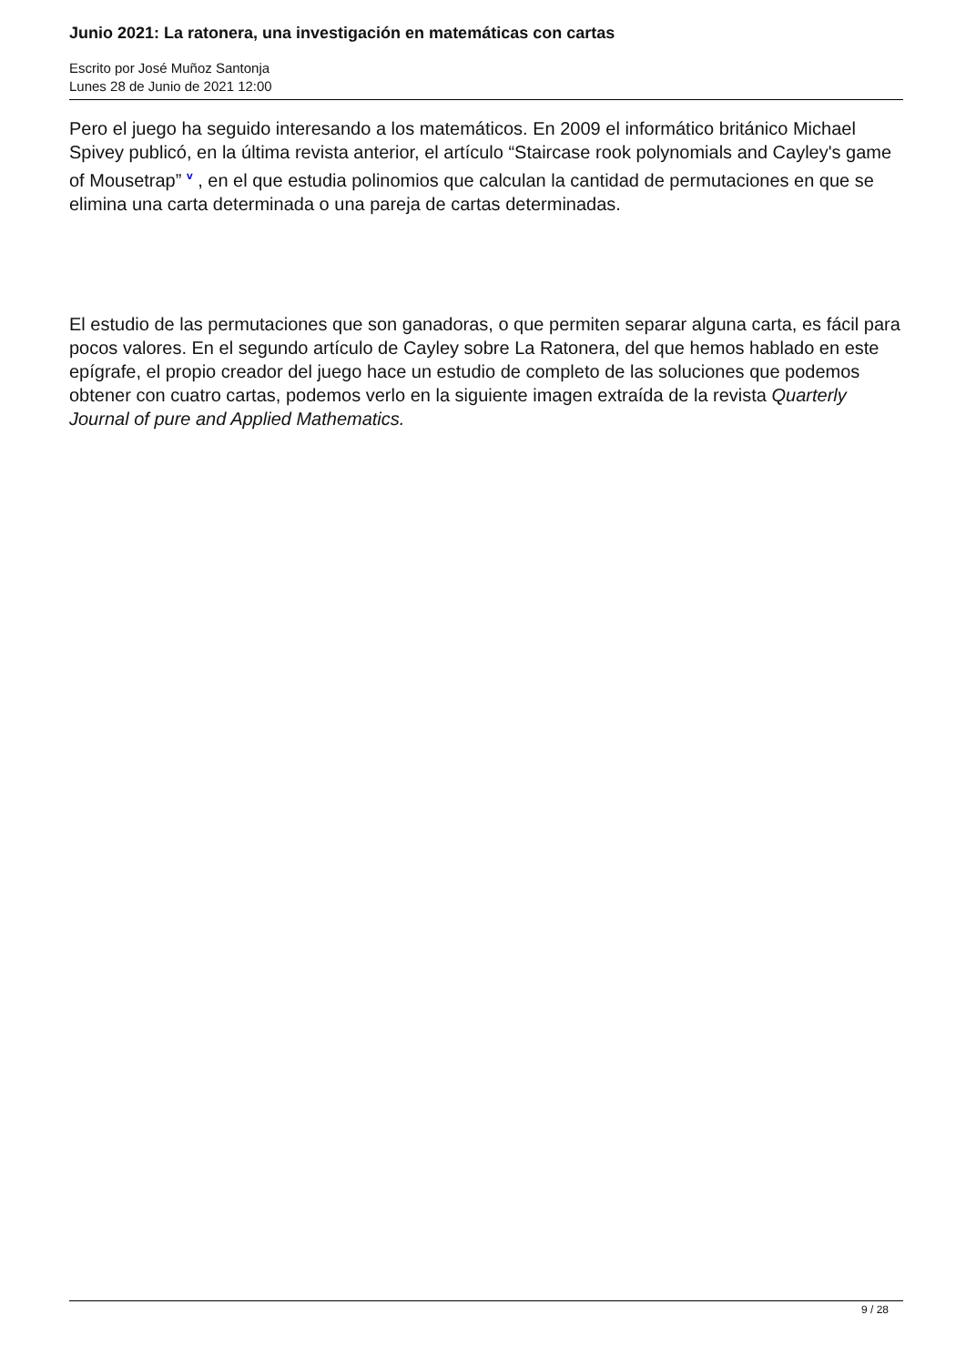Junio 2021: La ratonera, una investigación en matemáticas con cartas
Escrito por José Muñoz Santonja
Lunes 28 de Junio de 2021 12:00
Pero el juego ha seguido interesando a los matemáticos. En 2009 el informático británico Michael Spivey publicó, en la última revista anterior, el artículo “Staircase rook polynomials and Cayley's game of Mousetrap” v , en el que estudia polinomios que calculan la cantidad de permutaciones en que se elimina una carta determinada o una pareja de cartas determinadas.
El estudio de las permutaciones que son ganadoras, o que permiten separar alguna carta, es fácil para pocos valores. En el segundo artículo de Cayley sobre La Ratonera, del que hemos hablado en este epígrafe, el propio creador del juego hace un estudio de completo de las soluciones que podemos obtener con cuatro cartas, podemos verlo en la siguiente imagen extraída de la revista Quarterly Journal of pure and Applied Mathematics.
9 / 28